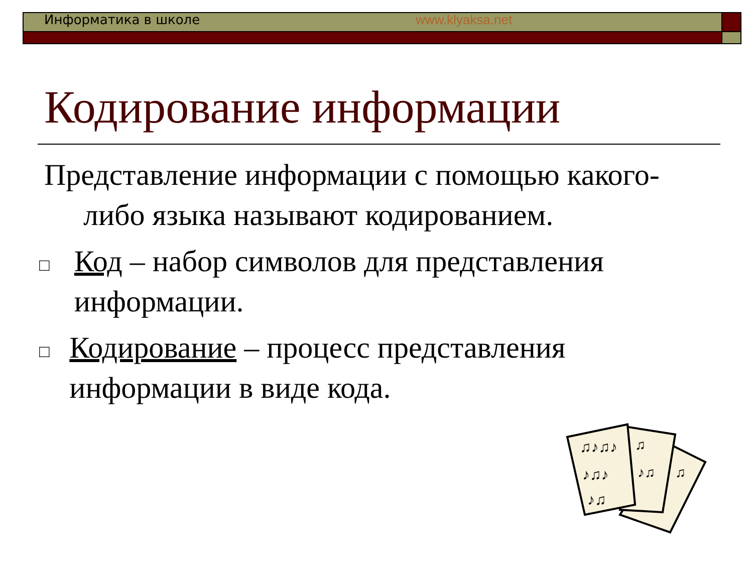Информатика в школе www.klyaksa.net
Кодирование информации
Представление информации с помощью какого-либо языка называют кодированием.
□
Код – набор символов для представления информации.
□
Кодирование – процесс представления информации в виде кода.
♫♪♫♪
♪♫♪
♪♫
♫
♪♫
♫